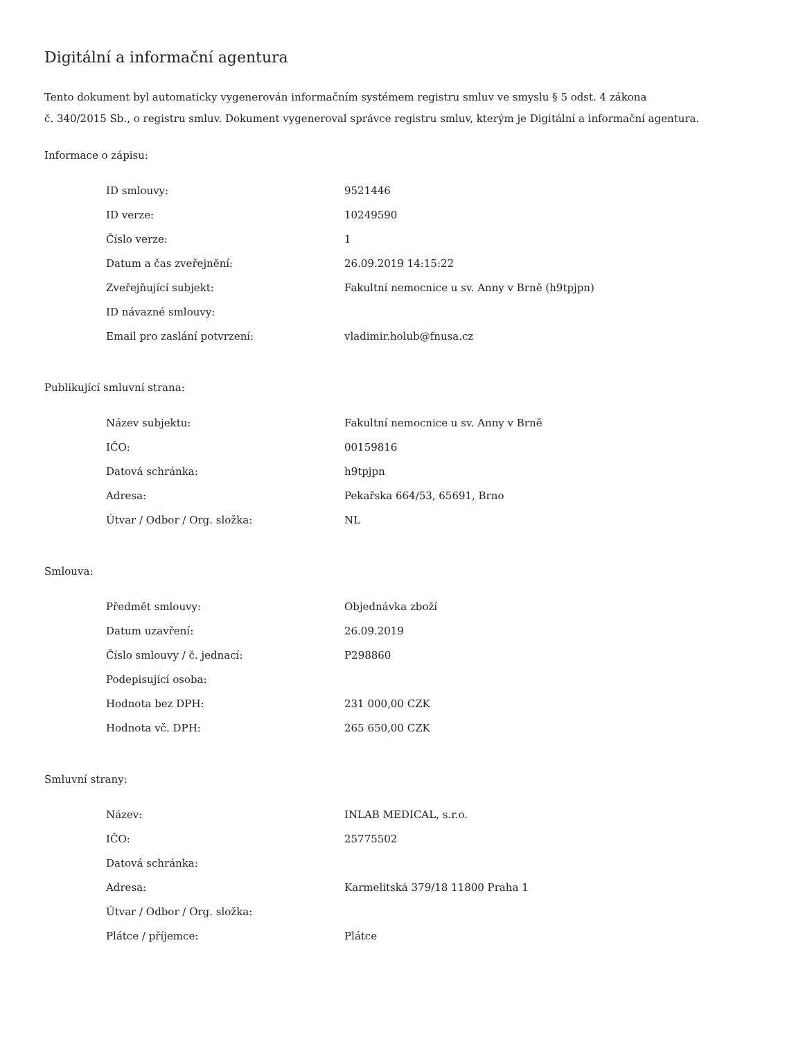Digitální a informační agentura
Tento dokument byl automaticky vygenerován informačním systémem registru smluv ve smyslu § 5 odst. 4 zákona
č. 340/2015 Sb., o registru smluv. Dokument vygeneroval správce registru smluv, kterým je Digitální a informační agentura.
Informace o zápisu:
| ID smlouvy: | 9521446 |
| ID verze: | 10249590 |
| Číslo verze: | 1 |
| Datum a čas zveřejnění: | 26.09.2019 14:15:22 |
| Zveřejňující subjekt: | Fakultní nemocnice u sv. Anny v Brně (h9tpjpn) |
| ID návazné smlouvy: | |
| Email pro zaslání potvrzení: | vladimir.holub@fnusa.cz |
Publikující smluvní strana:
| Název subjektu: | Fakultní nemocnice u sv. Anny v Brně |
| IČO: | 00159816 |
| Datová schránka: | h9tpjpn |
| Adresa: | Pekařska 664/53, 65691, Brno |
| Útvar / Odbor / Org. složka: | NL |
Smlouva:
| Předmět smlouvy: | Objednávka zboží |
| Datum uzavření: | 26.09.2019 |
| Číslo smlouvy / č. jednací: | P298860 |
| Podepisující osoba: | |
| Hodnota bez DPH: | 231 000,00 CZK |
| Hodnota vč. DPH: | 265 650,00 CZK |
Smluvní strany:
| Název: | INLAB MEDICAL, s.r.o. |
| IČO: | 25775502 |
| Datová schránka: | |
| Adresa: | Karmelitská 379/18 11800 Praha 1 |
| Útvar / Odbor / Org. složka: | |
| Plátce / příjemce: | Plátce |